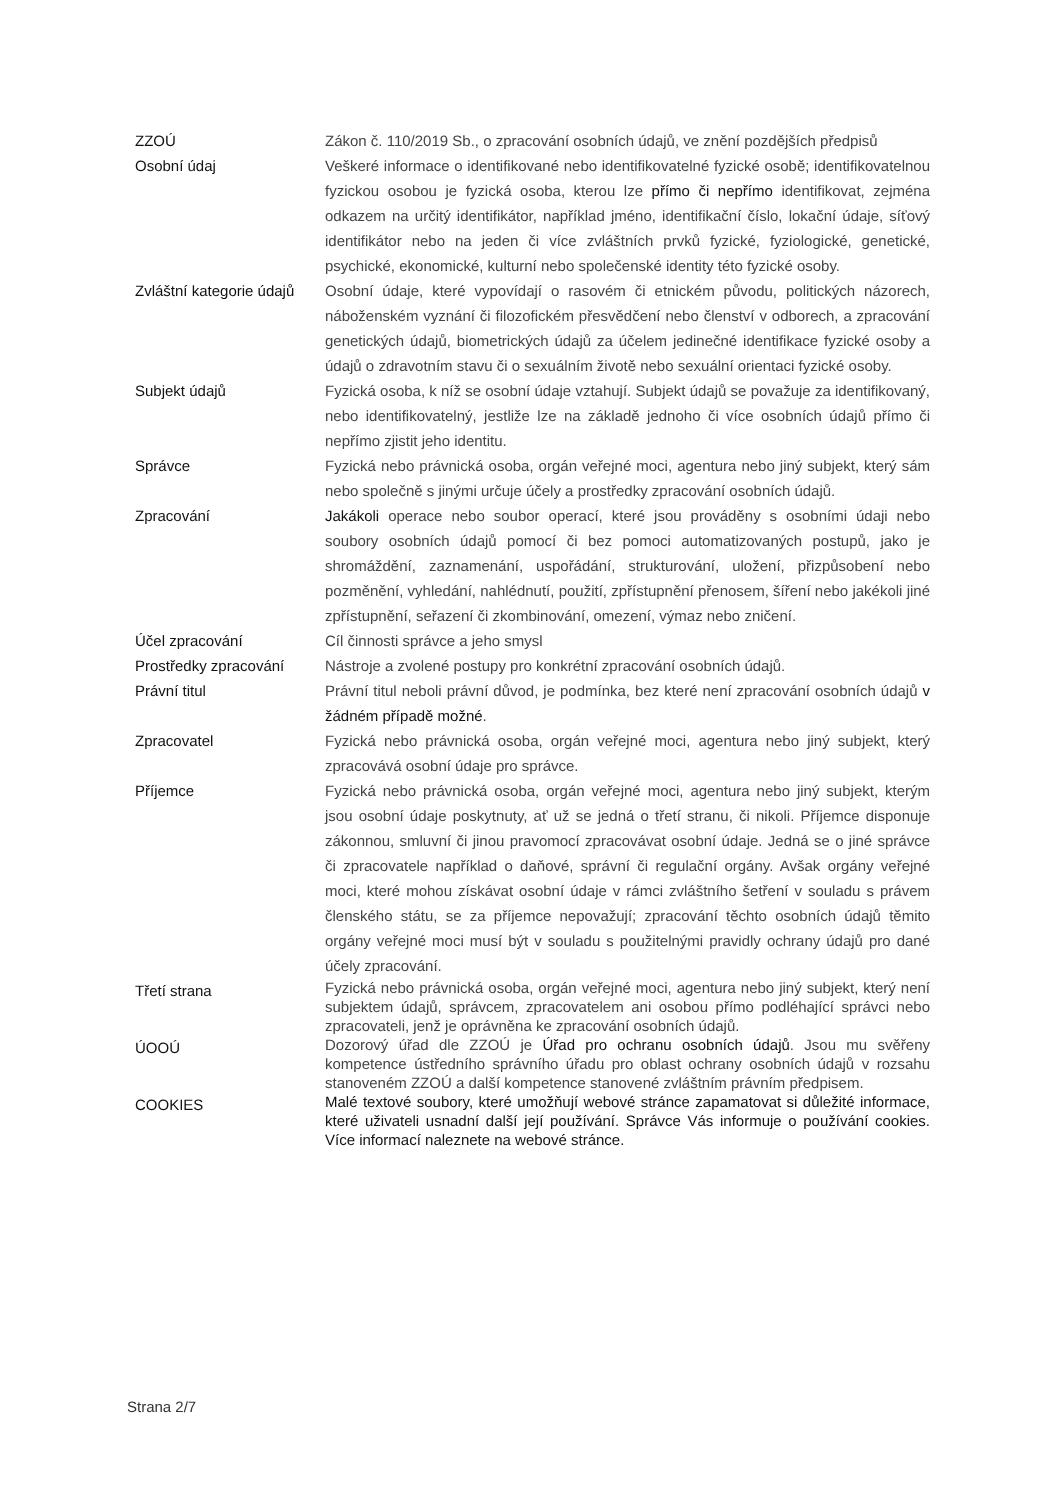| ZZOÚ | Zákon č. 110/2019 Sb., o zpracování osobních údajů, ve znění pozdějších předpisů |
| Osobní údaj | Veškeré informace o identifikované nebo identifikovatelné fyzické osobě; identifikovatelnou fyzickou osobou je fyzická osoba, kterou lze přímo či nepřímo identifikovat, zejména odkazem na určitý identifikátor, například jméno, identifikační číslo, lokační údaje, síťový identifikátor nebo na jeden či více zvláštních prvků fyzické, fyziologické, genetické, psychické, ekonomické, kulturní nebo společenské identity této fyzické osoby. |
| Zvláštní kategorie údajů | Osobní údaje, které vypovídají o rasovém či etnickém původu, politických názorech, náboženském vyznání či filozofickém přesvědčení nebo členství v odborech, a zpracování genetických údajů, biometrických údajů za účelem jedinečné identifikace fyzické osoby a údajů o zdravotním stavu či o sexuálním životě nebo sexuální orientaci fyzické osoby. |
| Subjekt údajů | Fyzická osoba, k níž se osobní údaje vztahují. Subjekt údajů se považuje za identifikovaný, nebo identifikovatelný, jestliže lze na základě jednoho či více osobních údajů přímo či nepřímo zjistit jeho identitu. |
| Správce | Fyzická nebo právnická osoba, orgán veřejné moci, agentura nebo jiný subjekt, který sám nebo společně s jinými určuje účely a prostředky zpracování osobních údajů. |
| Zpracování | Jakákoli operace nebo soubor operací, které jsou prováděny s osobními údaji nebo soubory osobních údajů pomocí či bez pomoci automatizovaných postupů, jako je shromáždění, zaznamenání, uspořádání, strukturování, uložení, přizpůsobení nebo pozměnění, vyhledání, nahlédnutí, použití, zpřístupnění přenosem, šíření nebo jakékoli jiné zpřístupnění, seřazení či zkombinování, omezení, výmaz nebo zničení. |
| Účel zpracování | Cíl činnosti správce a jeho smysl |
| Prostředky zpracování | Nástroje a zvolené postupy pro konkrétní zpracování osobních údajů. |
| Právní titul | Právní titul neboli právní důvod, je podmínka, bez které není zpracování osobních údajů v žádném případě možné . |
| Zpracovatel | Fyzická nebo právnická osoba, orgán veřejné moci, agentura nebo jiný subjekt, který zpracovává osobní údaje pro správce. |
| Příjemce | Fyzická nebo právnická osoba, orgán veřejné moci, agentura nebo jiný subjekt, kterým jsou osobní údaje poskytnuty, ať už se jedná o třetí stranu, či nikoli. Příjemce disponuje zákonnou, smluvní či jinou pravomocí zpracovávat osobní údaje. Jedná se o jiné správce či zpracovatele například o daňové, správní či regulační orgány. Avšak orgány veřejné moci, které mohou získávat osobní údaje v rámci zvláštního šetření v souladu s právem členského státu, se za příjemce nepovažují; zpracování těchto osobních údajů těmito orgány veřejné moci musí být v souladu s použitelnými pravidly ochrany údajů pro dané účely zpracování. |
| Třetí strana | Fyzická nebo právnická osoba, orgán veřejné moci, agentura nebo jiný subjekt, který není subjektem údajů, správcem, zpracovatelem ani osobou přímo podléhající správci nebo zpracovateli, jenž je oprávněna ke zpracování osobních údajů. |
| ÚOOÚ | Dozorový úřad dle ZZOÚ je Úřad pro ochranu osobních údajů . Jsou mu svěřeny kompetence ústředního správního úřadu pro oblast ochrany osobních údajů v rozsahu stanoveném ZZOÚ a další kompetence stanovené zvláštním právním předpisem. |
| COOKIES | Malé textové soubory, které umožňují webové stránce zapamatovat si důležité informace, které uživateli usnadní další její používání. Správce Vás informuje o používání cookies. Více informací naleznete na webové stránce. |
Strana 2/7